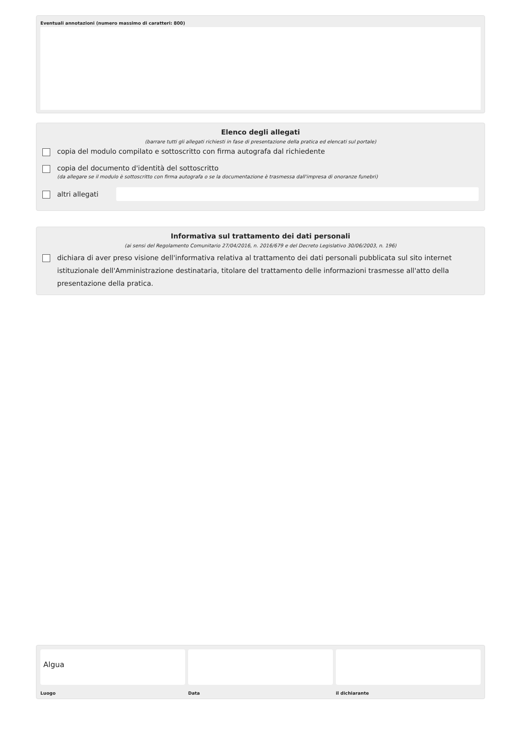Eventuali annotazioni (numero massimo di caratteri: 800)
Elenco degli allegati
(barrare tutti gli allegati richiesti in fase di presentazione della pratica ed elencati sul portale)
copia del modulo compilato e sottoscritto con firma autografa dal richiedente
copia del documento d'identità del sottoscritto
(da allegare se il modulo è sottoscritto con firma autografa o se la documentazione è trasmessa dall'impresa di onoranze funebri)
altri allegati
Informativa sul trattamento dei dati personali
(ai sensi del Regolamento Comunitario 27/04/2016, n. 2016/679 e del Decreto Legislativo 30/06/2003, n. 196)
dichiara di aver preso visione dell'informativa relativa al trattamento dei dati personali pubblicata sul sito internet istituzionale dell'Amministrazione destinataria, titolare del trattamento delle informazioni trasmesse all'atto della presentazione della pratica.
Algua
Luogo
Data il dichiarante